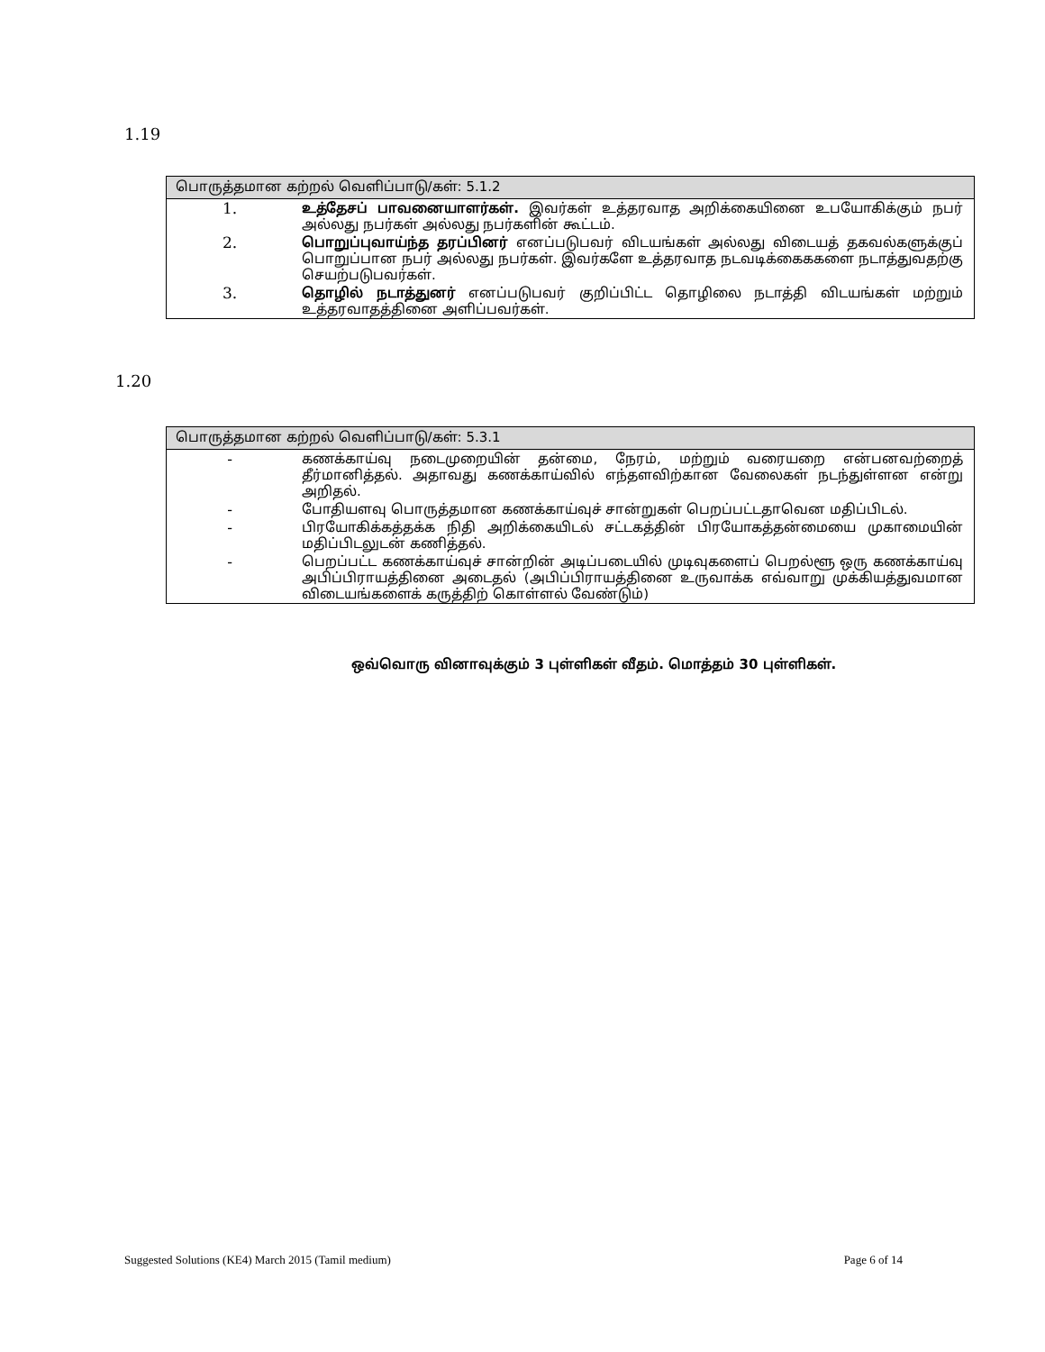1.19
| பொருத்தமான கற்றல் வெளிப்பாடு/கள்: 5.1.2 | |
| --- | --- |
| 1. | உத்தேசப் பாவனையாளர்கள். இவர்கள் உத்தரவாத அறிக்கையினை உபயோகிக்கும் நபர் அல்லது நபர்கள் அல்லது நபர்களின் கூட்டம். |
| 2. | பொறுப்புவாய்ந்த தரப்பினர் எனப்படுபவர் விடயங்கள் அல்லது விடையத் தகவல்களுக்குப் பொறுப்பான நபர் அல்லது நபர்கள். இவர்களே உத்தரவாத நடவடிக்கைககளை நடாத்துவதற்கு செயற்படுபவர்கள். |
| 3. | தொழில் நடாத்துனர் எனப்படுபவர் குறிப்பிட்ட தொழிலை நடாத்தி விடயங்கள் மற்றும் உத்தரவாதத்தினை அளிப்பவர்கள். |
1.20
| பொருத்தமான கற்றல் வெளிப்பாடு/கள்: 5.3.1 | |
| --- | --- |
| - | கணக்காய்வு நடைமுறையின் தன்மை, நேரம், மற்றும் வரையறை என்பனவற்றைத் தீர்மானித்தல். அதாவது கணக்காய்வில் எந்தளவிற்கான வேலைகள் நடந்துள்ளன என்று அறிதல். |
| - | போதியளவு பொருத்தமான கணக்காய்வுச் சான்றுகள் பெறப்பட்டதாவென மதிப்பிடல். |
| - | பிரயோகிக்கத்தக்க நிதி அறிக்கையிடல் சட்டகத்தின் பிரயோகத்தன்மையை முகாமையின் மதிப்பிடலுடன் கணித்தல். |
| - | பெறப்பட்ட கணக்காய்வுச் சான்றின் அடிப்படையில் முடிவுகளைப் பெறல்ளூ ஒரு கணக்காய்வு அபிப்பிராயத்தினை அடைதல் (அபிப்பிராயத்தினை உருவாக்க எவ்வாறு முக்கியத்துவமான விடையங்களைக் கருத்திற் கொள்ளல் வேண்டும்) |
ஒவ்வொரு வினாவுக்கும் 3 புள்ளிகள் வீதம். மொத்தம் 30 புள்ளிகள்.
Suggested Solutions (KE4) March 2015 (Tamil medium) Page 6 of 14